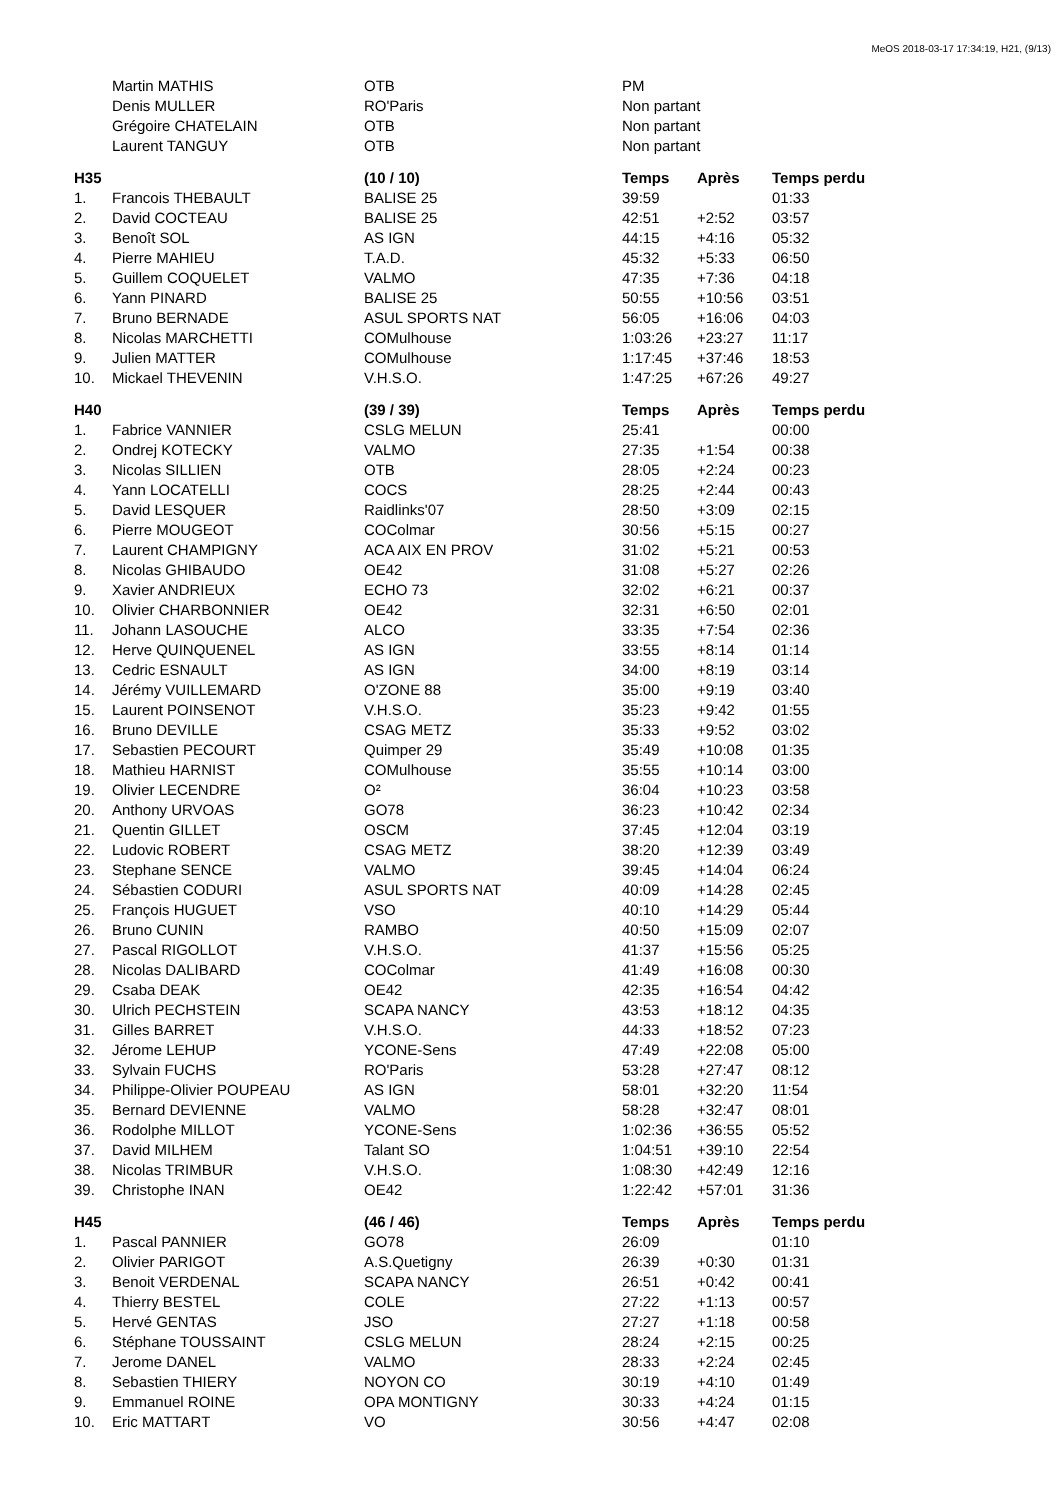MeOS 2018-03-17 17:34:19, H21, (9/13)
| | Martin MATHIS | OTB | PM | | |
| | Denis MULLER | RO'Paris | Non partant | | |
| | Grégoire CHATELAIN | OTB | Non partant | | |
| | Laurent TANGUY | OTB | Non partant | | |
| H35 | | (10 / 10) | Temps | Après | Temps perdu |
| 1. | Francois THEBAULT | BALISE 25 | 39:59 | | 01:33 |
| 2. | David COCTEAU | BALISE 25 | 42:51 | +2:52 | 03:57 |
| 3. | Benoît SOL | AS IGN | 44:15 | +4:16 | 05:32 |
| 4. | Pierre MAHIEU | T.A.D. | 45:32 | +5:33 | 06:50 |
| 5. | Guillem COQUELET | VALMO | 47:35 | +7:36 | 04:18 |
| 6. | Yann PINARD | BALISE 25 | 50:55 | +10:56 | 03:51 |
| 7. | Bruno BERNADE | ASUL SPORTS NAT | 56:05 | +16:06 | 04:03 |
| 8. | Nicolas MARCHETTI | COMulhouse | 1:03:26 | +23:27 | 11:17 |
| 9. | Julien MATTER | COMulhouse | 1:17:45 | +37:46 | 18:53 |
| 10. | Mickael THEVENIN | V.H.S.O. | 1:47:25 | +67:26 | 49:27 |
| H40 | | (39 / 39) | Temps | Après | Temps perdu |
| 1. | Fabrice VANNIER | CSLG MELUN | 25:41 | | 00:00 |
| 2. | Ondrej KOTECKY | VALMO | 27:35 | +1:54 | 00:38 |
| 3. | Nicolas SILLIEN | OTB | 28:05 | +2:24 | 00:23 |
| 4. | Yann LOCATELLI | COCS | 28:25 | +2:44 | 00:43 |
| 5. | David LESQUER | Raidlinks'07 | 28:50 | +3:09 | 02:15 |
| 6. | Pierre MOUGEOT | COColmar | 30:56 | +5:15 | 00:27 |
| 7. | Laurent CHAMPIGNY | ACA AIX EN PROV | 31:02 | +5:21 | 00:53 |
| 8. | Nicolas GHIBAUDO | OE42 | 31:08 | +5:27 | 02:26 |
| 9. | Xavier ANDRIEUX | ECHO 73 | 32:02 | +6:21 | 00:37 |
| 10. | Olivier CHARBONNIER | OE42 | 32:31 | +6:50 | 02:01 |
| 11. | Johann LASOUCHE | ALCO | 33:35 | +7:54 | 02:36 |
| 12. | Herve QUINQUENEL | AS IGN | 33:55 | +8:14 | 01:14 |
| 13. | Cedric ESNAULT | AS IGN | 34:00 | +8:19 | 03:14 |
| 14. | Jérémy VUILLEMARD | O'ZONE 88 | 35:00 | +9:19 | 03:40 |
| 15. | Laurent POINSENOT | V.H.S.O. | 35:23 | +9:42 | 01:55 |
| 16. | Bruno DEVILLE | CSAG METZ | 35:33 | +9:52 | 03:02 |
| 17. | Sebastien PECOURT | Quimper 29 | 35:49 | +10:08 | 01:35 |
| 18. | Mathieu HARNIST | COMulhouse | 35:55 | +10:14 | 03:00 |
| 19. | Olivier LECENDRE | O² | 36:04 | +10:23 | 03:58 |
| 20. | Anthony URVOAS | GO78 | 36:23 | +10:42 | 02:34 |
| 21. | Quentin GILLET | OSCM | 37:45 | +12:04 | 03:19 |
| 22. | Ludovic ROBERT | CSAG METZ | 38:20 | +12:39 | 03:49 |
| 23. | Stephane SENCE | VALMO | 39:45 | +14:04 | 06:24 |
| 24. | Sébastien CODURI | ASUL SPORTS NAT | 40:09 | +14:28 | 02:45 |
| 25. | François HUGUET | VSO | 40:10 | +14:29 | 05:44 |
| 26. | Bruno CUNIN | RAMBO | 40:50 | +15:09 | 02:07 |
| 27. | Pascal RIGOLLOT | V.H.S.O. | 41:37 | +15:56 | 05:25 |
| 28. | Nicolas DALIBARD | COColmar | 41:49 | +16:08 | 00:30 |
| 29. | Csaba DEAK | OE42 | 42:35 | +16:54 | 04:42 |
| 30. | Ulrich PECHSTEIN | SCAPA NANCY | 43:53 | +18:12 | 04:35 |
| 31. | Gilles BARRET | V.H.S.O. | 44:33 | +18:52 | 07:23 |
| 32. | Jérome LEHUP | YCONE-Sens | 47:49 | +22:08 | 05:00 |
| 33. | Sylvain FUCHS | RO'Paris | 53:28 | +27:47 | 08:12 |
| 34. | Philippe-Olivier POUPEAU | AS IGN | 58:01 | +32:20 | 11:54 |
| 35. | Bernard DEVIENNE | VALMO | 58:28 | +32:47 | 08:01 |
| 36. | Rodolphe MILLOT | YCONE-Sens | 1:02:36 | +36:55 | 05:52 |
| 37. | David MILHEM | Talant SO | 1:04:51 | +39:10 | 22:54 |
| 38. | Nicolas TRIMBUR | V.H.S.O. | 1:08:30 | +42:49 | 12:16 |
| 39. | Christophe INAN | OE42 | 1:22:42 | +57:01 | 31:36 |
| H45 | | (46 / 46) | Temps | Après | Temps perdu |
| 1. | Pascal PANNIER | GO78 | 26:09 | | 01:10 |
| 2. | Olivier PARIGOT | A.S.Quetigny | 26:39 | +0:30 | 01:31 |
| 3. | Benoit VERDENAL | SCAPA NANCY | 26:51 | +0:42 | 00:41 |
| 4. | Thierry BESTEL | COLE | 27:22 | +1:13 | 00:57 |
| 5. | Hervé GENTAS | JSO | 27:27 | +1:18 | 00:58 |
| 6. | Stéphane TOUSSAINT | CSLG MELUN | 28:24 | +2:15 | 00:25 |
| 7. | Jerome DANEL | VALMO | 28:33 | +2:24 | 02:45 |
| 8. | Sebastien THIERY | NOYON CO | 30:19 | +4:10 | 01:49 |
| 9. | Emmanuel ROINE | OPA MONTIGNY | 30:33 | +4:24 | 01:15 |
| 10. | Eric MATTART | VO | 30:56 | +4:47 | 02:08 |